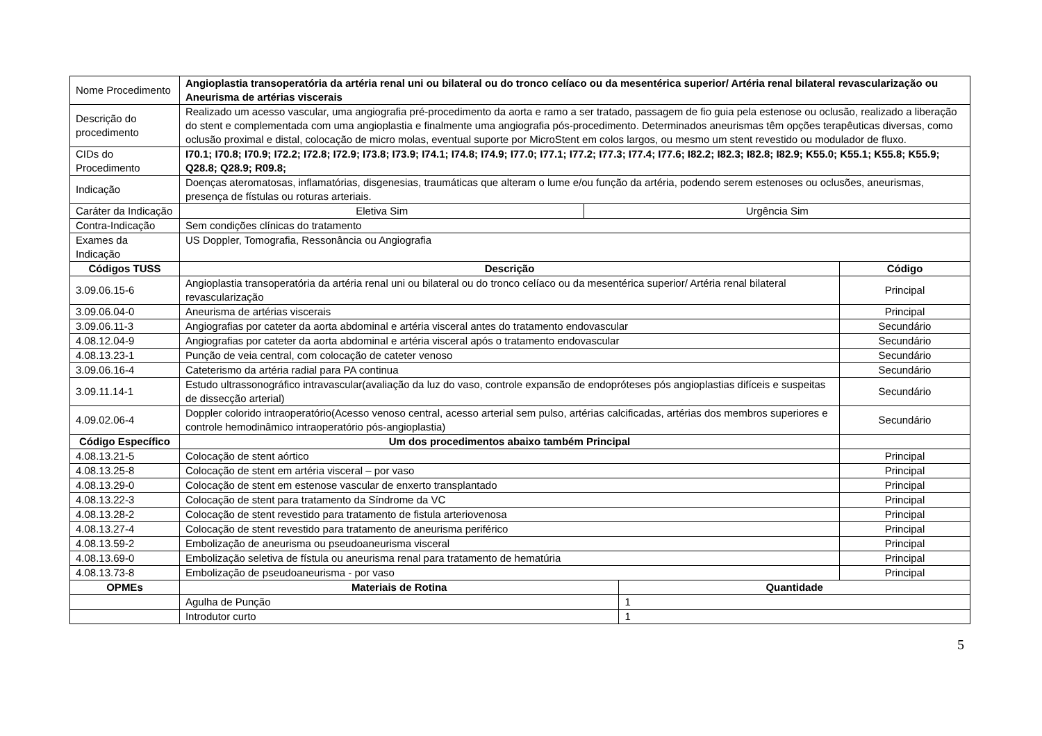| Nome Procedimento | Angioplastia transoperatória da artéria renal uni ou bilateral ou do tronco celíaco ou da mesentérica superior/ Artéria renal bilateral revascularização ou Aneurisma de artérias viscerais | | | |
| Descrição do procedimento | Realizado um acesso vascular, uma angiografia pré-procedimento da aorta e ramo a ser tratado, passagem de fio guia pela estenose ou oclusão, realizado a liberação do stent e complementada com uma angioplastia e finalmente uma angiografia pós-procedimento. Determinados aneurismas têm opções terapêuticas diversas, como oclusão proximal e distal, colocação de micro molas, eventual suporte por MicroStent em colos largos, ou mesmo um stent revestido ou modulador de fluxo. | | | |
| CIDs do Procedimento | I70.1; I70.8; I70.9; I72.2; I72.8; I72.9; I73.8; I73.9; I74.1; I74.8; I74.9; I77.0; I77.1; I77.2; I77.3; I77.4; I77.6; I82.2; I82.3; I82.8; I82.9; K55.0; K55.1; K55.8; K55.9; Q28.8; Q28.9; R09.8; | | | |
| Indicação | Doenças ateromatosas, inflamatórias, disgenesias, traumáticas que alteram o lume e/ou função da artéria, podendo serem estenoses ou oclusões, aneurismas, presença de fístulas ou roturas arteriais. | | | |
| Caráter da Indicação | Eletiva Sim | Urgência Sim | | |
| Contra-Indicação | Sem condições clínicas do tratamento | | | |
| Exames da Indicação | US Doppler, Tomografia, Ressonância ou Angiografia | | | |
| Códigos TUSS | Descrição | | | Código |
| 3.09.06.15-6 | Angioplastia transoperatória da artéria renal uni ou bilateral ou do tronco celíaco ou da mesentérica superior/ Artéria renal bilateral revascularização | | | Principal |
| 3.09.06.04-0 | Aneurisma de artérias viscerais | | | Principal |
| 3.09.06.11-3 | Angiografias por cateter da aorta abdominal e artéria visceral antes do tratamento endovascular | | | Secundário |
| 4.08.12.04-9 | Angiografias por cateter da aorta abdominal e artéria visceral após o tratamento endovascular | | | Secundário |
| 4.08.13.23-1 | Punção de veia central, com colocação de cateter venoso | | | Secundário |
| 3.09.06.16-4 | Cateterismo da artéria radial para PA continua | | | Secundário |
| 3.09.11.14-1 | Estudo ultrassonográfico intravascular(avaliação da luz do vaso, controle expansão de endopróteses pós angioplastias difíceis e suspeitas de dissecção arterial) | | | Secundário |
| 4.09.02.06-4 | Doppler colorido intraoperatório(Acesso venoso central, acesso arterial sem pulso, artérias calcificadas, artérias dos membros superiores e controle hemodinâmico intraoperatório pós-angioplastia) | | | Secundário |
| Código Específico | Um dos procedimentos abaixo também Principal | | | |
| 4.08.13.21-5 | Colocação de stent aórtico | | | Principal |
| 4.08.13.25-8 | Colocação de stent em artéria visceral – por vaso | | | Principal |
| 4.08.13.29-0 | Colocação de stent em estenose vascular de enxerto transplantado | | | Principal |
| 4.08.13.22-3 | Colocação de stent para tratamento da Síndrome da VC | | | Principal |
| 4.08.13.28-2 | Colocação de stent revestido para tratamento de fistula arteriovenosa | | | Principal |
| 4.08.13.27-4 | Colocação de stent revestido para tratamento de aneurisma periférico | | | Principal |
| 4.08.13.59-2 | Embolização de aneurisma ou pseudoaneurisma visceral | | | Principal |
| 4.08.13.69-0 | Embolização seletiva de fístula ou aneurisma renal para tratamento de hematúria | | | Principal |
| 4.08.13.73-8 | Embolização de pseudoaneurisma - por vaso | | | Principal |
| OPMEs | Materiais de Rotina | | Quantidade | |
| | Agulha de Punção | | 1 | |
| | Introdutor curto | | 1 | |
5